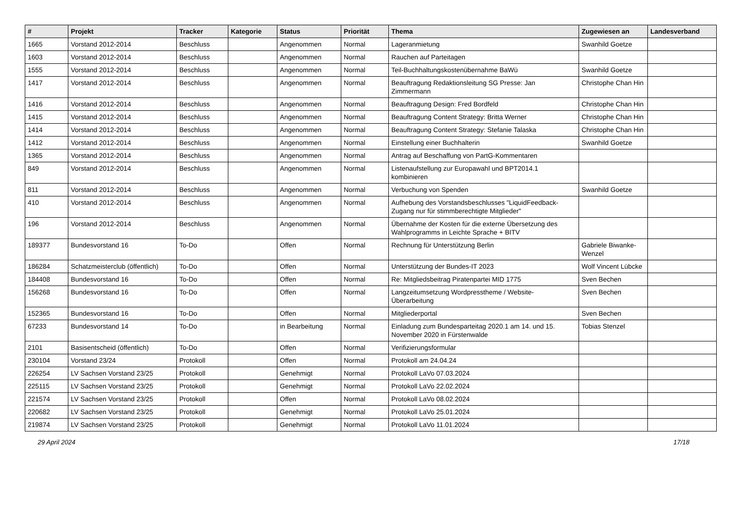| # | Projekt | Tracker | Kategorie | Status | Priorität | Thema | Zugewiesen an | Landesverband |
| --- | --- | --- | --- | --- | --- | --- | --- | --- |
| 1665 | Vorstand 2012-2014 | Beschluss | | Angenommen | Normal | Lageranmietung | Swanhild Goetze | |
| 1603 | Vorstand 2012-2014 | Beschluss | | Angenommen | Normal | Rauchen auf Parteitagen | | |
| 1555 | Vorstand 2012-2014 | Beschluss | | Angenommen | Normal | Teil-Buchhaltungskostenübernahme BaWü | Swanhild Goetze | |
| 1417 | Vorstand 2012-2014 | Beschluss | | Angenommen | Normal | Beauftragung Redaktionsleitung SG Presse: Jan Zimmermann | Christophe Chan Hin | |
| 1416 | Vorstand 2012-2014 | Beschluss | | Angenommen | Normal | Beauftragung Design: Fred Bordfeld | Christophe Chan Hin | |
| 1415 | Vorstand 2012-2014 | Beschluss | | Angenommen | Normal | Beauftragung Content Strategy: Britta Werner | Christophe Chan Hin | |
| 1414 | Vorstand 2012-2014 | Beschluss | | Angenommen | Normal | Beauftragung Content Strategy: Stefanie Talaska | Christophe Chan Hin | |
| 1412 | Vorstand 2012-2014 | Beschluss | | Angenommen | Normal | Einstellung einer Buchhalterin | Swanhild Goetze | |
| 1365 | Vorstand 2012-2014 | Beschluss | | Angenommen | Normal | Antrag auf Beschaffung von PartG-Kommentaren | | |
| 849 | Vorstand 2012-2014 | Beschluss | | Angenommen | Normal | Listenaufstellung zur Europawahl und BPT2014.1 kombinieren | | |
| 811 | Vorstand 2012-2014 | Beschluss | | Angenommen | Normal | Verbuchung von Spenden | Swanhild Goetze | |
| 410 | Vorstand 2012-2014 | Beschluss | | Angenommen | Normal | Aufhebung des Vorstandsbeschlusses "LiquidFeedback-Zugang nur für stimmberechtigte Mitglieder" | | |
| 196 | Vorstand 2012-2014 | Beschluss | | Angenommen | Normal | Übernahme der Kosten für die externe Übersetzung des Wahlprogramms in Leichte Sprache + BITV | | |
| 189377 | Bundesvorstand 16 | To-Do | | Offen | Normal | Rechnung für Unterstützung Berlin | Gabriele Biwanke-Wenzel | |
| 186284 | Schatzmeisterclub (öffentlich) | To-Do | | Offen | Normal | Unterstützung der Bundes-IT 2023 | Wolf Vincent Lübcke | |
| 184408 | Bundesvorstand 16 | To-Do | | Offen | Normal | Re: Mitgliedsbeitrag Piratenpartei MID 1775 | Sven Bechen | |
| 156268 | Bundesvorstand 16 | To-Do | | Offen | Normal | Langzeitumsetzung Wordpresstheme / Website-Überarbeitung | Sven Bechen | |
| 152365 | Bundesvorstand 16 | To-Do | | Offen | Normal | Mitgliederportal | Sven Bechen | |
| 67233 | Bundesvorstand 14 | To-Do | | in Bearbeitung | Normal | Einladung zum Bundesparteitag 2020.1 am 14. und 15. November 2020 in Fürstenwalde | Tobias Stenzel | |
| 2101 | Basisentscheid (öffentlich) | To-Do | | Offen | Normal | Verifizierungsformular | | |
| 230104 | Vorstand 23/24 | Protokoll | | Offen | Normal | Protokoll am 24.04.24 | | |
| 226254 | LV Sachsen Vorstand 23/25 | Protokoll | | Genehmigt | Normal | Protokoll LaVo 07.03.2024 | | |
| 225115 | LV Sachsen Vorstand 23/25 | Protokoll | | Genehmigt | Normal | Protokoll LaVo 22.02.2024 | | |
| 221574 | LV Sachsen Vorstand 23/25 | Protokoll | | Offen | Normal | Protokoll LaVo 08.02.2024 | | |
| 220682 | LV Sachsen Vorstand 23/25 | Protokoll | | Genehmigt | Normal | Protokoll LaVo 25.01.2024 | | |
| 219874 | LV Sachsen Vorstand 23/25 | Protokoll | | Genehmigt | Normal | Protokoll LaVo 11.01.2024 | | |
29 April 2024 17/18